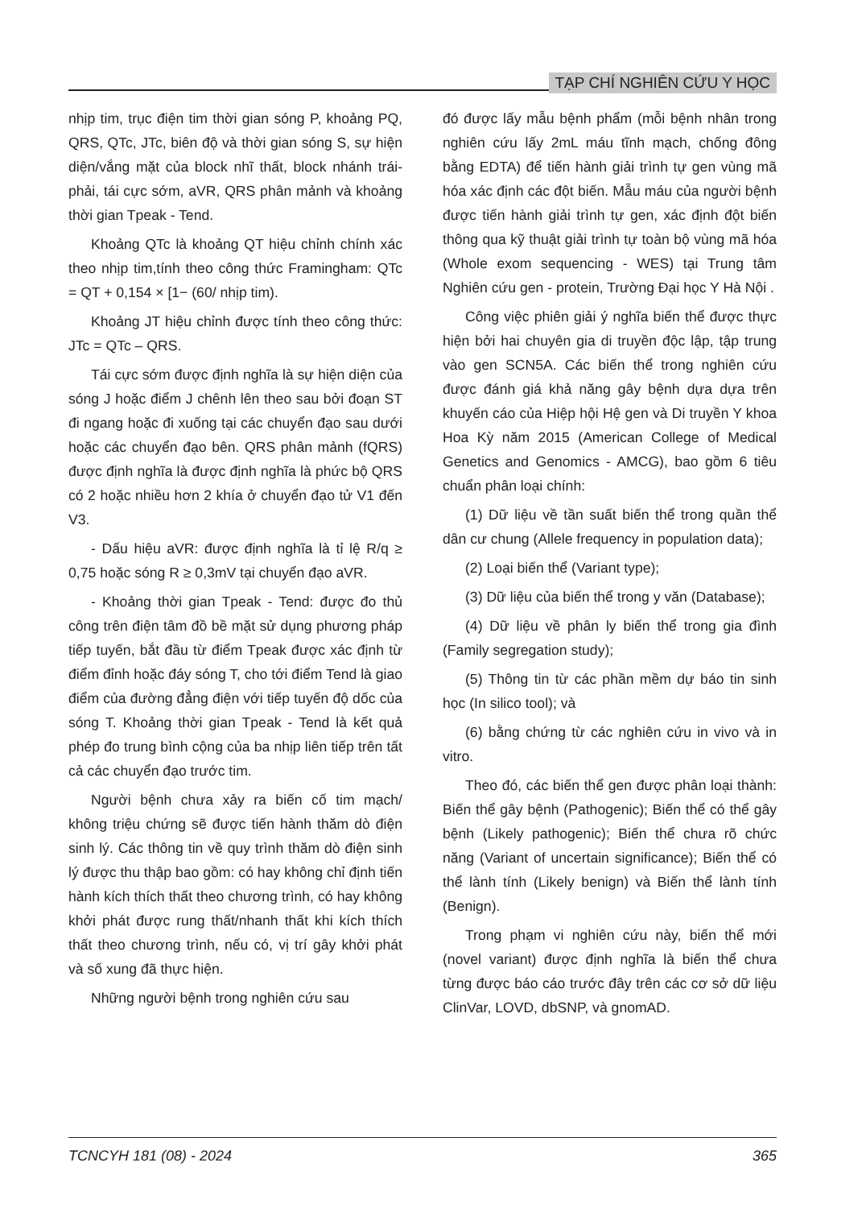TẠP CHÍ NGHIÊN CỨU Y HỌC
nhịp tim, trục điện tim thời gian sóng P, khoảng PQ, QRS, QTc, JTc, biên độ và thời gian sóng S, sự hiện diện/vắng mặt của block nhĩ thất, block nhánh trái-phải, tái cực sớm, aVR, QRS phân mảnh và khoảng thời gian Tpeak - Tend.
Khoảng QTc là khoảng QT hiệu chỉnh chính xác theo nhịp tim,tính theo công thức Framingham: QTc = QT + 0,154 × [1− (60/ nhịp tim).
Khoảng JT hiệu chỉnh được tính theo công thức: JTc = QTc – QRS.
Tái cực sớm được định nghĩa là sự hiện diện của sóng J hoặc điểm J chênh lên theo sau bởi đoạn ST đi ngang hoặc đi xuống tại các chuyển đạo sau dưới hoặc các chuyển đạo bên. QRS phân mảnh (fQRS) được định nghĩa là được định nghĩa là phức bộ QRS có 2 hoặc nhiều hơn 2 khía ở chuyển đạo tử V1 đến V3.
- Dấu hiệu aVR: được định nghĩa là tỉ lệ R/q ≥ 0,75 hoặc sóng R ≥ 0,3mV tại chuyển đạo aVR.
- Khoảng thời gian Tpeak - Tend: được đo thủ công trên điện tâm đồ bề mặt sử dụng phương pháp tiếp tuyến, bắt đầu từ điểm Tpeak được xác định từ điểm đỉnh hoặc đáy sóng T, cho tới điểm Tend là giao điểm của đường đẳng điện với tiếp tuyến độ dốc của sóng T. Khoảng thời gian Tpeak - Tend là kết quả phép đo trung bình cộng của ba nhịp liên tiếp trên tất cả các chuyển đạo trước tim.
Người bệnh chưa xảy ra biến cố tim mạch/ không triệu chứng sẽ được tiến hành thăm dò điện sinh lý. Các thông tin về quy trình thăm dò điện sinh lý được thu thập bao gồm: có hay không chỉ định tiến hành kích thích thất theo chương trình, có hay không khởi phát được rung thất/nhanh thất khi kích thích thất theo chương trình, nếu có, vị trí gây khởi phát và số xung đã thực hiện.
Những người bệnh trong nghiên cứu sau
đó được lấy mẫu bệnh phẩm (mỗi bệnh nhân trong nghiên cứu lấy 2mL máu tĩnh mạch, chống đông bằng EDTA) để tiến hành giải trình tự gen vùng mã hóa xác định các đột biến. Mẫu máu của người bệnh được tiến hành giải trình tự gen, xác định đột biến thông qua kỹ thuật giải trình tự toàn bộ vùng mã hóa (Whole exom sequencing - WES) tại Trung tâm Nghiên cứu gen - protein, Trường Đại học Y Hà Nội .
Công việc phiên giải ý nghĩa biến thể được thực hiện bởi hai chuyên gia di truyền độc lập, tập trung vào gen SCN5A. Các biến thể trong nghiên cứu được đánh giá khả năng gây bệnh dựa dựa trên khuyến cáo của Hiệp hội Hệ gen và Di truyền Y khoa Hoa Kỳ năm 2015 (American College of Medical Genetics and Genomics - AMCG), bao gồm 6 tiêu chuẩn phân loại chính:
(1) Dữ liệu về tần suất biến thể trong quần thể dân cư chung (Allele frequency in population data);
(2) Loại biến thể (Variant type);
(3) Dữ liệu của biến thể trong y văn (Database);
(4) Dữ liệu về phân ly biến thể trong gia đình (Family segregation study);
(5) Thông tin từ các phần mềm dự báo tin sinh học (In silico tool); và
(6) bằng chứng từ các nghiên cứu in vivo và in vitro.
Theo đó, các biến thể gen được phân loại thành: Biến thể gây bệnh (Pathogenic); Biến thể có thể gây bệnh (Likely pathogenic); Biến thể chưa rõ chức năng (Variant of uncertain significance); Biến thể có thể lành tính (Likely benign) và Biến thể lành tính (Benign).
Trong phạm vi nghiên cứu này, biến thể mới (novel variant) được định nghĩa là biến thể chưa từng được báo cáo trước đây trên các cơ sở dữ liệu ClinVar, LOVD, dbSNP, và gnomAD.
TCNCYH 181 (08) - 2024 365